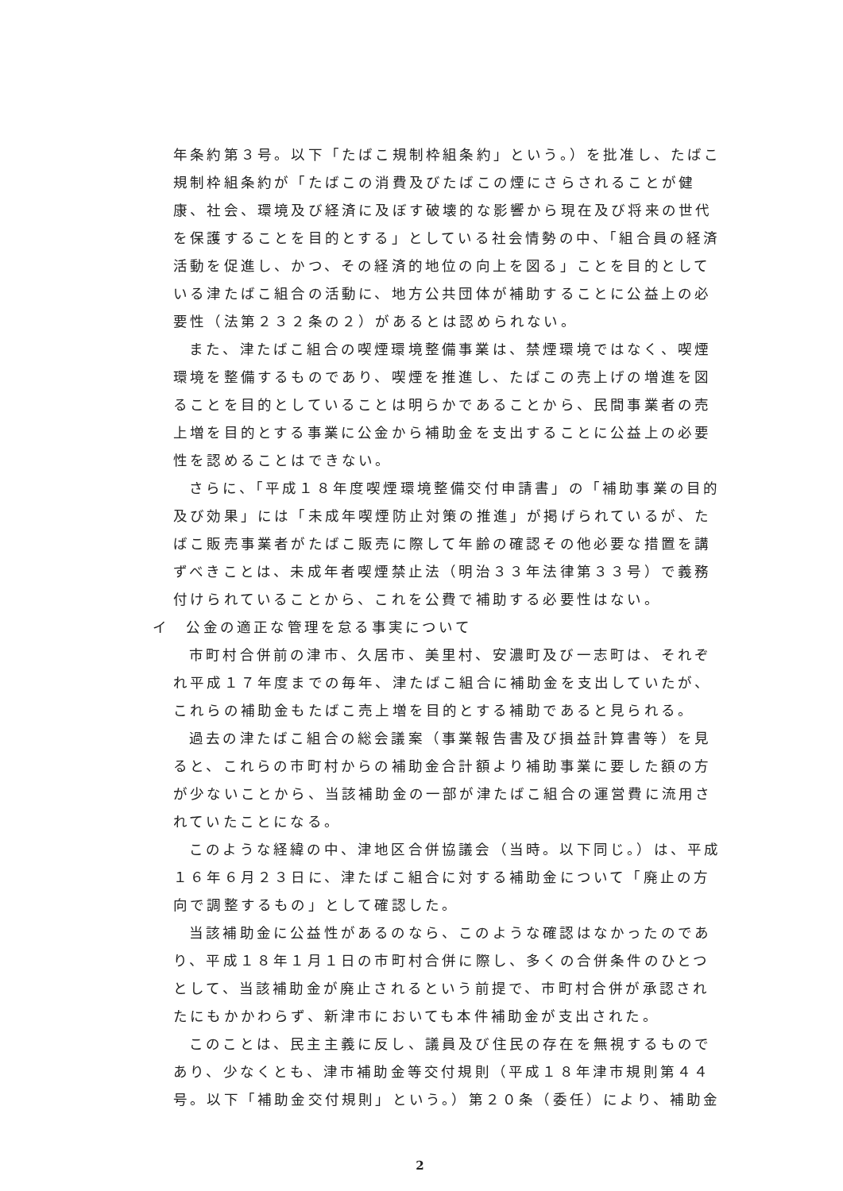年条約第３号。以下「たばこ規制枠組条約」という。）を批准し、たばこ規制枠組条約が「たばこの消費及びたばこの煙にさらされることが健康、社会、環境及び経済に及ぼす破壊的な影響から現在及び将来の世代を保護することを目的とする」としている社会情勢の中、「組合員の経済活動を促進し、かつ、その経済的地位の向上を図る」ことを目的としている津たばこ組合の活動に、地方公共団体が補助することに公益上の必要性（法第２３２条の２）があるとは認められない。
また、津たばこ組合の喫煙環境整備事業は、禁煙環境ではなく、喫煙環境を整備するものであり、喫煙を推進し、たばこの売上げの増進を図ることを目的としていることは明らかであることから、民間事業者の売上増を目的とする事業に公金から補助金を支出することに公益上の必要性を認めることはできない。
さらに、「平成１８年度喫煙環境整備交付申請書」の「補助事業の目的及び効果」には「未成年喫煙防止対策の推進」が掲げられているが、たばこ販売事業者がたばこ販売に際して年齢の確認その他必要な措置を講ずべきことは、未成年者喫煙禁止法（明治３３年法律第３３号）で義務付けられていることから、これを公費で補助する必要性はない。
イ　公金の適正な管理を怠る事実について
市町村合併前の津市、久居市、美里村、安濃町及び一志町は、それぞれ平成１７年度までの毎年、津たばこ組合に補助金を支出していたが、これらの補助金もたばこ売上増を目的とする補助であると見られる。
過去の津たばこ組合の総会議案（事業報告書及び損益計算書等）を見ると、これらの市町村からの補助金合計額より補助事業に要した額の方が少ないことから、当該補助金の一部が津たばこ組合の運営費に流用されていたことになる。
このような経緯の中、津地区合併協議会（当時。以下同じ。）は、平成１６年６月２３日に、津たばこ組合に対する補助金について「廃止の方向で調整するもの」として確認した。
当該補助金に公益性があるのなら、このような確認はなかったのであり、平成１８年１月１日の市町村合併に際し、多くの合併条件のひとつとして、当該補助金が廃止されるという前提で、市町村合併が承認されたにもかかわらず、新津市においても本件補助金が支出された。
このことは、民主主義に反し、議員及び住民の存在を無視するものであり、少なくとも、津市補助金等交付規則（平成１８年津市規則第４４号。以下「補助金交付規則」という。）第２０条（委任）により、補助金
2